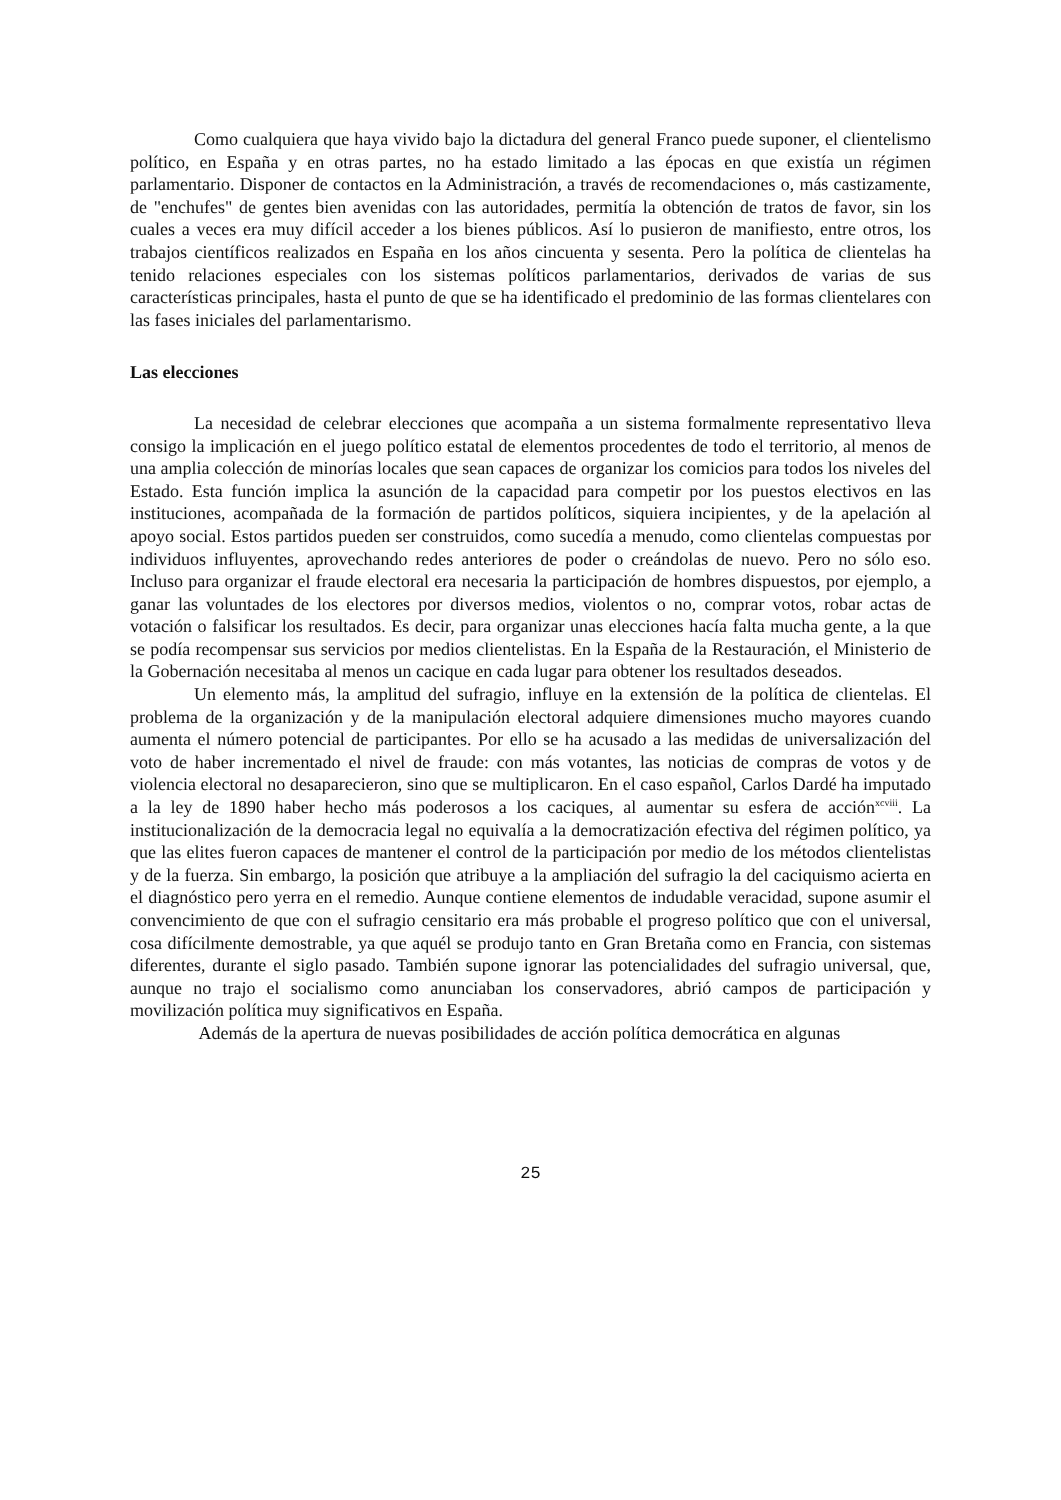Como cualquiera que haya vivido bajo la dictadura del general Franco puede suponer, el clientelismo político, en España y en otras partes, no ha estado limitado a las épocas en que existía un régimen parlamentario. Disponer de contactos en la Administración, a través de reco­mendaciones o, más castizamente, de "enchufes" de gentes bien avenidas con las autoridades, permitía la obtención de tratos de favor, sin los cuales a veces era muy difícil acceder a los bienes públicos. Así lo pusieron de manifiesto, entre otros, los trabajos científicos realizados en España en los años cincuenta y sesenta. Pero la política de clientelas ha tenido relaciones especiales con los sistemas políticos parlamentarios, derivados de varias de sus características principales, hasta el punto de que se ha identificado el predominio de las formas clientelares con las fases iniciales del parlamentarismo.
Las elecciones
La necesidad de celebrar elecciones que acompaña a un sistema formalmente representativo lleva consigo la implicación en el juego político estatal de elementos procedentes de todo el territorio, al menos de una amplia colección de minorías locales que sean capaces de organizar los comicios para todos los niveles del Estado. Esta función implica la asunción de la capacidad para competir por los puestos electivos en las instituciones, acompañada de la formación de partidos políticos, siquiera incipientes, y de la apelación al apoyo social. Estos partidos pueden ser construidos, como sucedía a menudo, como clientelas compuestas por individuos influyentes, aprovechando redes anteriores de poder o creándolas de nuevo. Pero no sólo eso. Incluso para organizar el fraude electoral era necesaria la participación de hombres dispuestos, por ejemplo, a ganar las voluntades de los electores por diversos medios, violentos o no, comprar votos, robar actas de votación o falsificar los resultados. Es decir, para organizar unas elecciones hacía falta mucha gente, a la que se podía recompensar sus servicios por medios clientelistas. En la España de la Restauración, el Ministerio de la Gobernación necesitaba al menos un cacique en cada lugar para obtener los resultados deseados.
Un elemento más, la amplitud del sufragio, influye en la extensión de la política de clientelas. El problema de la organización y de la manipulación electoral adquiere dimensiones mucho mayores cuando aumenta el número potencial de participantes. Por ello se ha acusado a las medidas de universalización del voto de haber incrementado el nivel de fraude: con más votantes, las noticias de compras de votos y de violencia electoral no desaparecieron, sino que se multiplicaron. En el caso español, Carlos Dardé ha imputado a la ley de 1890 haber hecho más poderosos a los caciques, al aumentar su esfera de acción<sup>xcviii</sup>. La institucionalización de la democracia legal no equivalía a la democratización efectiva del régimen político, ya que las elites fueron capaces de mantener el control de la participación por medio de los métodos clientelistas y de la fuerza. Sin embargo, la posición que atribuye a la ampliación del sufragio la del caci­quismo acierta en el diagnóstico pero yerra en el remedio. Aunque contiene elementos de indudable veracidad, supone asumir el convencimiento de que con el sufragio censitario era más probable el progreso político que con el universal, cosa difícilmente demostrable, ya que aquél se produjo tanto en Gran Bretaña como en Francia, con sistemas diferentes, durante el siglo pasado. También supone ignorar las potencialidades del sufragio universal, que, aunque no trajo el socialismo como anunciaban los conservadores, abrió campos de participación y movilización política muy significativos en España.
Además de la apertura de nuevas posibilidades de acción política democrática en algunas
25